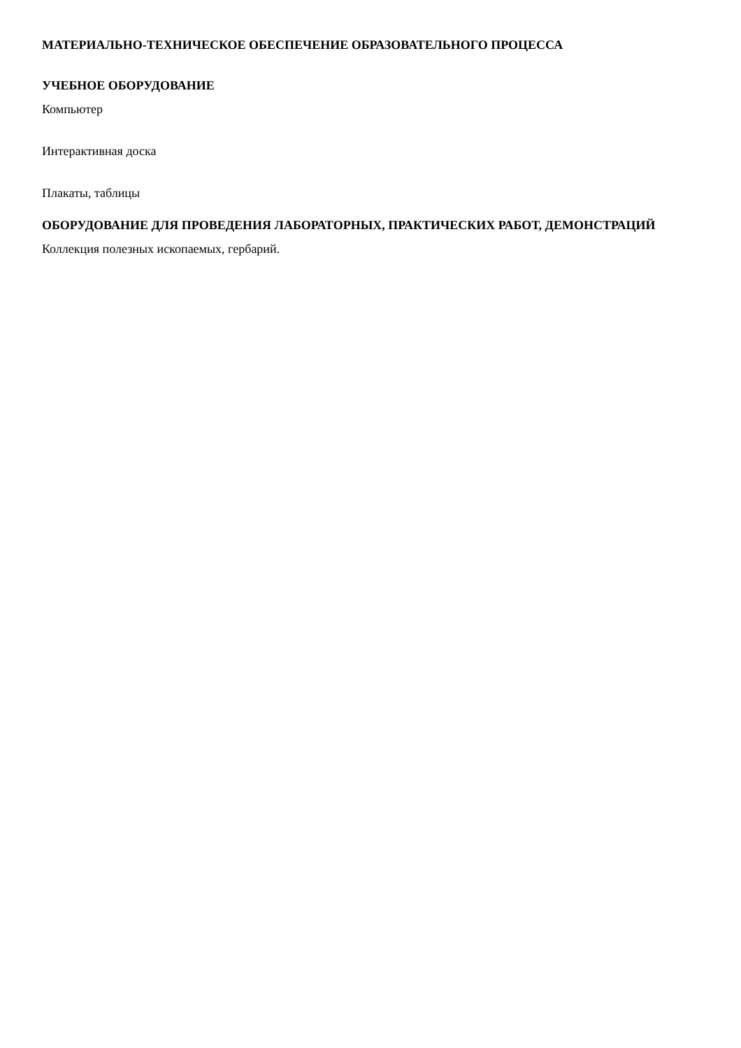МАТЕРИАЛЬНО-ТЕХНИЧЕСКОЕ ОБЕСПЕЧЕНИЕ ОБРАЗОВАТЕЛЬНОГО ПРОЦЕССА
УЧЕБНОЕ ОБОРУДОВАНИЕ
Компьютер
Интерактивная доска
Плакаты, таблицы
ОБОРУДОВАНИЕ ДЛЯ ПРОВЕДЕНИЯ ЛАБОРАТОРНЫХ, ПРАКТИЧЕСКИХ РАБОТ, ДЕМОНСТРАЦИЙ
Коллекция полезных ископаемых, гербарий.